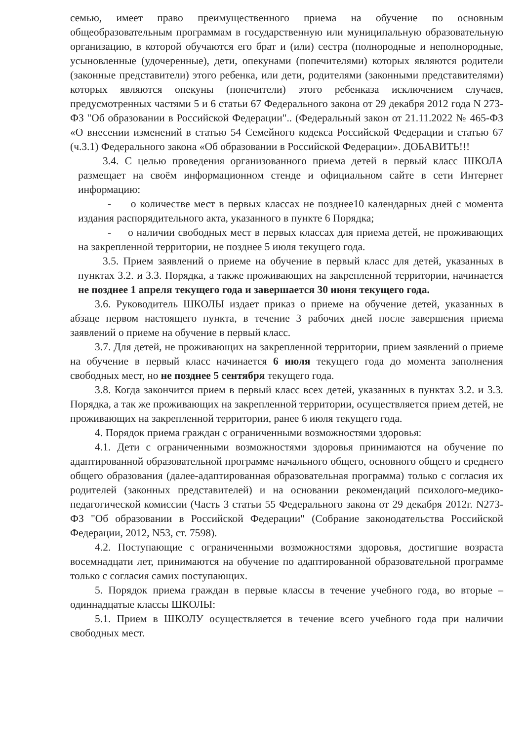семью, имеет право преимущественного приема на обучение по основным общеобразовательным программам в государственную или муниципальную образовательную организацию, в которой обучаются его брат и (или) сестра (полнородные и неполнородные, усыновленные (удочеренные), дети, опекунами (попечителями) которых являются родители (законные представители) этого ребенка, или дети, родителями (законными представителями) которых являются опекуны (попечители) этого ребенказа исключением случаев, предусмотренных частями 5 и 6 статьи 67 Федерального закона от 29 декабря 2012 года N 273-ФЗ "Об образовании в Российской Федерации".. (Федеральный закон от 21.11.2022 № 465-ФЗ «О внесении изменений в статью 54 Семейного кодекса Российской Федерации и статью 67 (ч.3.1) Федерального закона «Об образовании в Российской Федерации». ДОБАВИТЬ!!!
3.4. С целью проведения организованного приема детей в первый класс ШКОЛА размещает на своём информационном стенде и официальном сайте в сети Интернет информацию:
- о количестве мест в первых классах не позднее10 календарных дней с момента издания распорядительного акта, указанного в пункте 6 Порядка;
- о наличии свободных мест в первых классах для приема детей, не проживающих на закрепленной территории, не позднее 5 июля текущего года.
3.5. Прием заявлений о приеме на обучение в первый класс для детей, указанных в пунктах 3.2. и 3.3. Порядка, а также проживающих на закрепленной территории, начинается не позднее 1 апреля текущего года и завершается 30 июня текущего года.
3.6. Руководитель ШКОЛЫ издает приказ о приеме на обучение детей, указанных в абзаце первом настоящего пункта, в течение 3 рабочих дней после завершения приема заявлений о приеме на обучение в первый класс.
3.7. Для детей, не проживающих на закрепленной территории, прием заявлений о приеме на обучение в первый класс начинается 6 июля текущего года до момента заполнения свободных мест, но не позднее 5 сентября текущего года.
3.8. Когда закончится прием в первый класс всех детей, указанных в пунктах 3.2. и 3.3. Порядка, а так же проживающих на закрепленной территории, осуществляется прием детей, не проживающих на закрепленной территории, ранее 6 июля текущего года.
4. Порядок приема граждан с ограниченными возможностями здоровья:
4.1. Дети с ограниченными возможностями здоровья принимаются на обучение по адаптированной образовательной программе начального общего, основного общего и среднего общего образования (далее-адаптированная образовательная программа) только с согласия их родителей (законных представителей) и на основании рекомендаций психолого-медико-педагогической комиссии (Часть 3 статьи 55 Федерального закона от 29 декабря 2012г. N273-ФЗ "Об образовании в Российской Федерации" (Собрание законодательства Российской Федерации, 2012, N53, ст. 7598).
4.2. Поступающие с ограниченными возможностями здоровья, достигшие возраста восемнадцати лет, принимаются на обучение по адаптированной образовательной программе только с согласия самих поступающих.
5. Порядок приема граждан в первые классы в течение учебного года, во вторые – одиннадцатые классы ШКОЛЫ:
5.1. Прием в ШКОЛУ осуществляется в течение всего учебного года при наличии свободных мест.